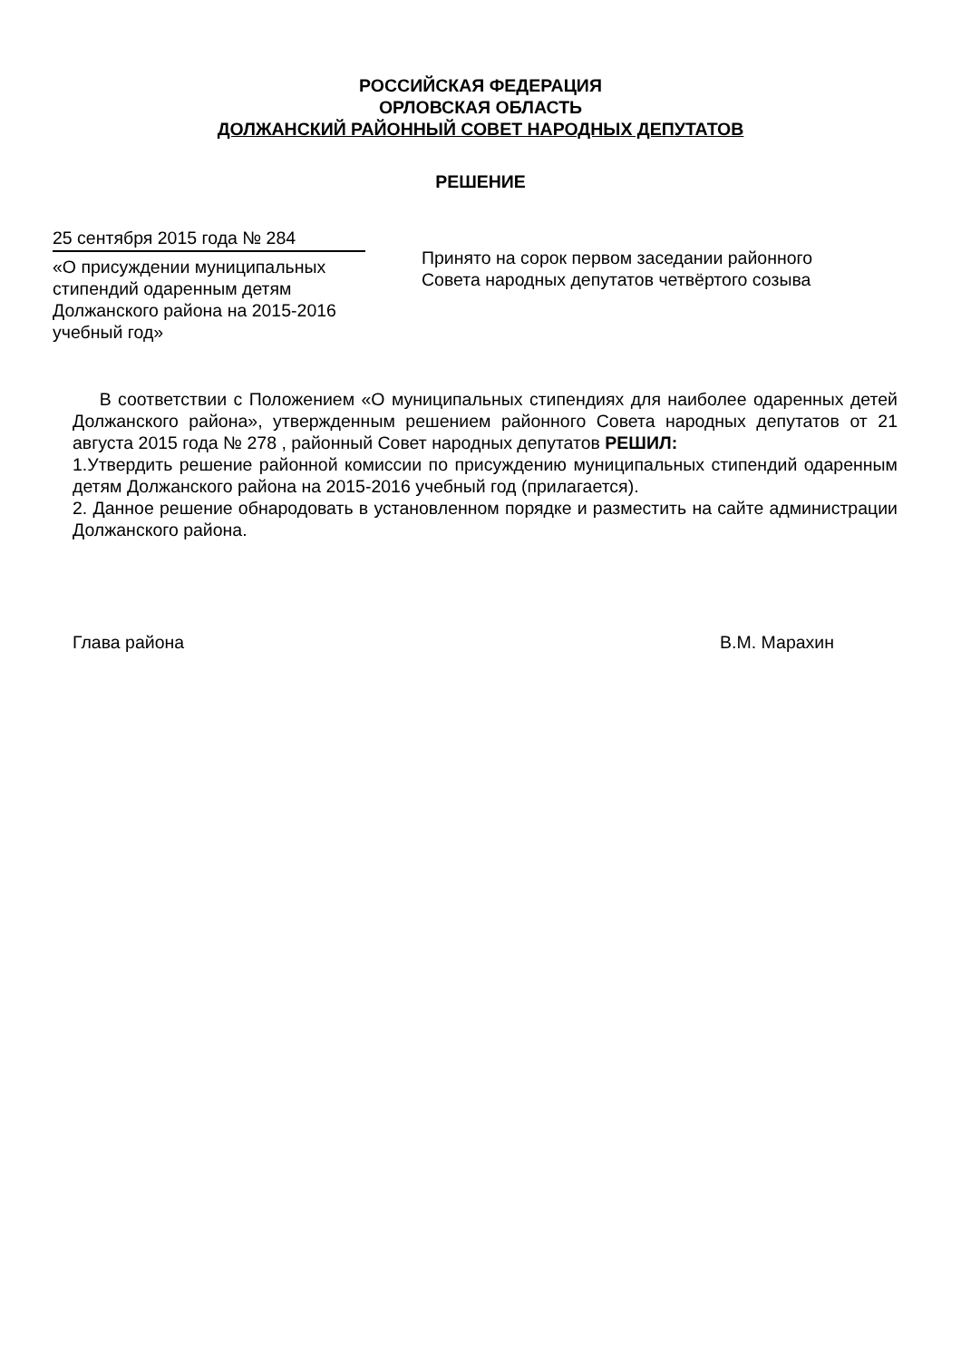РОССИЙСКАЯ ФЕДЕРАЦИЯ
ОРЛОВСКАЯ ОБЛАСТЬ
ДОЛЖАНСКИЙ РАЙОННЫЙ СОВЕТ НАРОДНЫХ ДЕПУТАТОВ
РЕШЕНИЕ
25 сентября 2015 года № 284
«О присуждении муниципальных стипендий одаренным детям Должанского района на 2015-2016 учебный год»
Принято на сорок первом заседании районного
Совета народных депутатов четвёртого созыва
В соответствии с Положением «О муниципальных стипендиях для наиболее одаренных детей Должанского района», утвержденным решением районного Совета народных депутатов от 21 августа 2015 года № 278 , районный Совет народных депутатов РЕШИЛ:
1.Утвердить решение районной комиссии по присуждению муниципальных стипендий одаренным детям Должанского района на 2015-2016 учебный год (прилагается).
2. Данное решение обнародовать в установленном порядке и разместить на сайте администрации Должанского района.
Глава района В.М. Марахин